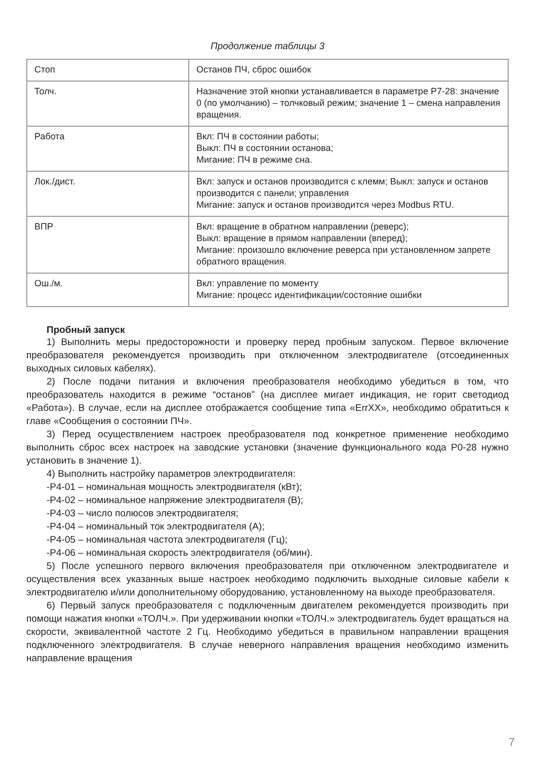Продолжение таблицы 3
| Стоп | Останов ПЧ, сброс ошибок |
| Толч. | Назначение этой кнопки устанавливается в параметре Р7-28: значение 0 (по умолчанию) – толчковый режим; значение 1 – смена направления вращения. |
| Работа | Вкл: ПЧ в состоянии работы; Выкл: ПЧ в состоянии останова; Мигание: ПЧ в режиме сна. |
| Лок./дист. | Вкл: запуск и останов производится с клемм; Выкл: запуск и останов производится с панели; управления Мигание: запуск и останов производится через Modbus RTU. |
| ВПР | Вкл: вращение в обратном направлении (реверс); Выкл: вращение в прямом направлении (вперед); Мигание: произошло включение реверса при установленном запрете обратного вращения. |
| Ош./м. | Вкл: управление по моменту Мигание: процесс идентификации/состояние ошибки |
Пробный запуск
1) Выполнить меры предосторожности и проверку перед пробным запуском. Первое включение преобразователя рекомендуется производить при отключенном электродвигателе (отсоединенных выходных силовых кабелях).
2) После подачи питания и включения преобразователя необходимо убедиться в том, что преобразователь находится в режиме “останов” (на дисплее мигает индикация, не горит светодиод «Работа»). В случае, если на дисплее отображается сообщение типа «ErrXX», необходимо обратиться к главе «Сообщения о состоянии ПЧ».
3) Перед осуществлением настроек преобразователя под конкретное применение необходимо выполнить сброс всех настроек на заводские установки (значение функционального кода Р0-28 нужно установить в значение 1).
4) Выполнить настройку параметров электродвигателя:
-Р4-01 – номинальная мощность электродвигателя (кВт);
-Р4-02 – номинальное напряжение электродвигателя (В);
-Р4-03 – число полюсов электродвигателя;
-Р4-04 – номинальный ток электродвигателя (А);
-Р4-05 – номинальная частота электродвигателя (Гц);
-Р4-06 – номинальная скорость электродвигателя (об/мин).
5) После успешного первого включения преобразователя при отключенном электродвигателе и осуществления всех указанных выше настроек необходимо подключить выходные силовые кабели к электродвигателю и/или дополнительному оборудованию, установленному на выходе преобразователя.
6) Первый запуск преобразователя с подключенным двигателем рекомендуется производить при помощи нажатия кнопки «ТОЛЧ.». При удерживании кнопки «ТОЛЧ.» электродвигатель будет вращаться на скорости, эквивалентной частоте 2 Гц. Необходимо убедиться в правильном направлении вращения подключенного электродвигателя. В случае неверного направления вращения необходимо изменить направление вращения
7